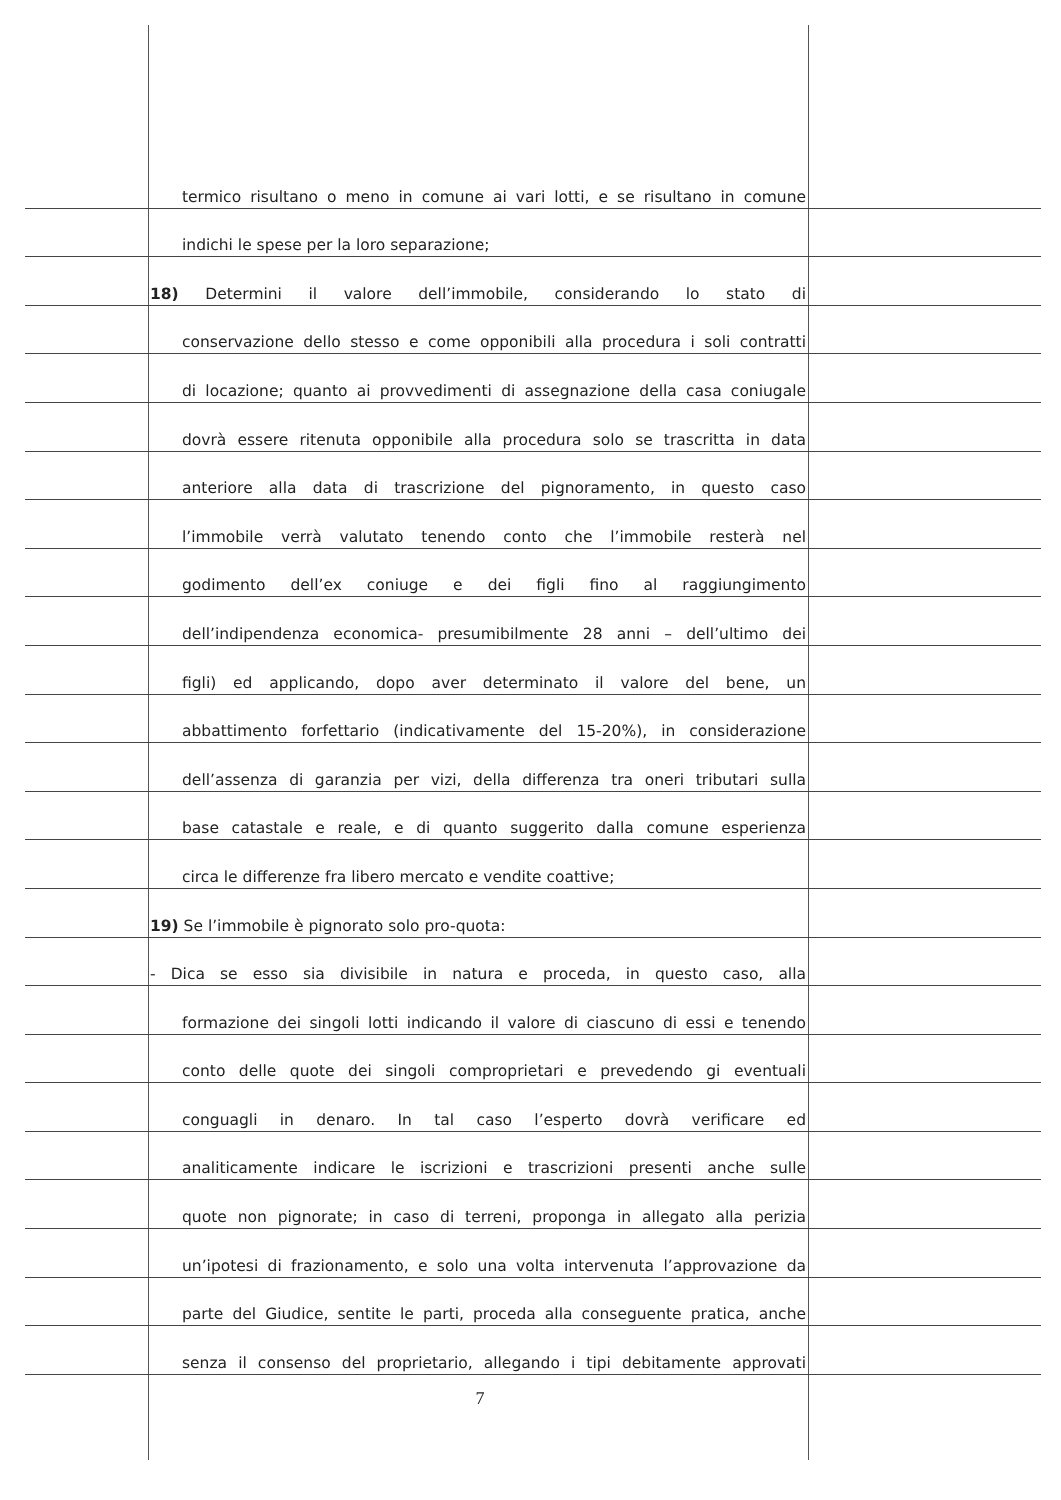termico risultano o meno in comune ai vari lotti, e se risultano in comune
indichi le spese per la loro separazione;
18) Determini il valore dell’immobile, considerando lo stato di
conservazione dello stesso e come opponibili alla procedura i soli contratti
di locazione; quanto ai provvedimenti di assegnazione della casa coniugale
dovrà essere ritenuta opponibile alla procedura solo se trascritta in data
anteriore alla data di trascrizione del pignoramento, in questo caso
l’immobile verrà valutato tenendo conto che l’immobile resterà nel
godimento dell’ex coniuge e dei figli fino al raggiungimento
dell’indipendenza economica- presumibilmente 28 anni – dell’ultimo dei
figli) ed applicando, dopo aver determinato il valore del bene, un
abbattimento forfettario (indicativamente del 15-20%), in considerazione
dell’assenza di garanzia per vizi, della differenza tra oneri tributari sulla
base catastale e reale, e di quanto suggerito dalla comune esperienza
circa le differenze fra libero mercato e vendite coattive;
19) Se l’immobile è pignorato solo pro-quota:
- Dica se esso sia divisibile in natura e proceda, in questo caso, alla
formazione dei singoli lotti indicando il valore di ciascuno di essi e tenendo
conto delle quote dei singoli comproprietari e prevedendo gi eventuali
conguagli in denaro. In tal caso l’esperto dovrà verificare ed
analiticamente indicare le iscrizioni e trascrizioni presenti anche sulle
quote non pignorate; in caso di terreni, proponga in allegato alla perizia
un’ipotesi di frazionamento, e solo una volta intervenuta l’approvazione da
parte del Giudice, sentite le parti, proceda alla conseguente pratica, anche
senza il consenso del proprietario, allegando i tipi debitamente approvati
7